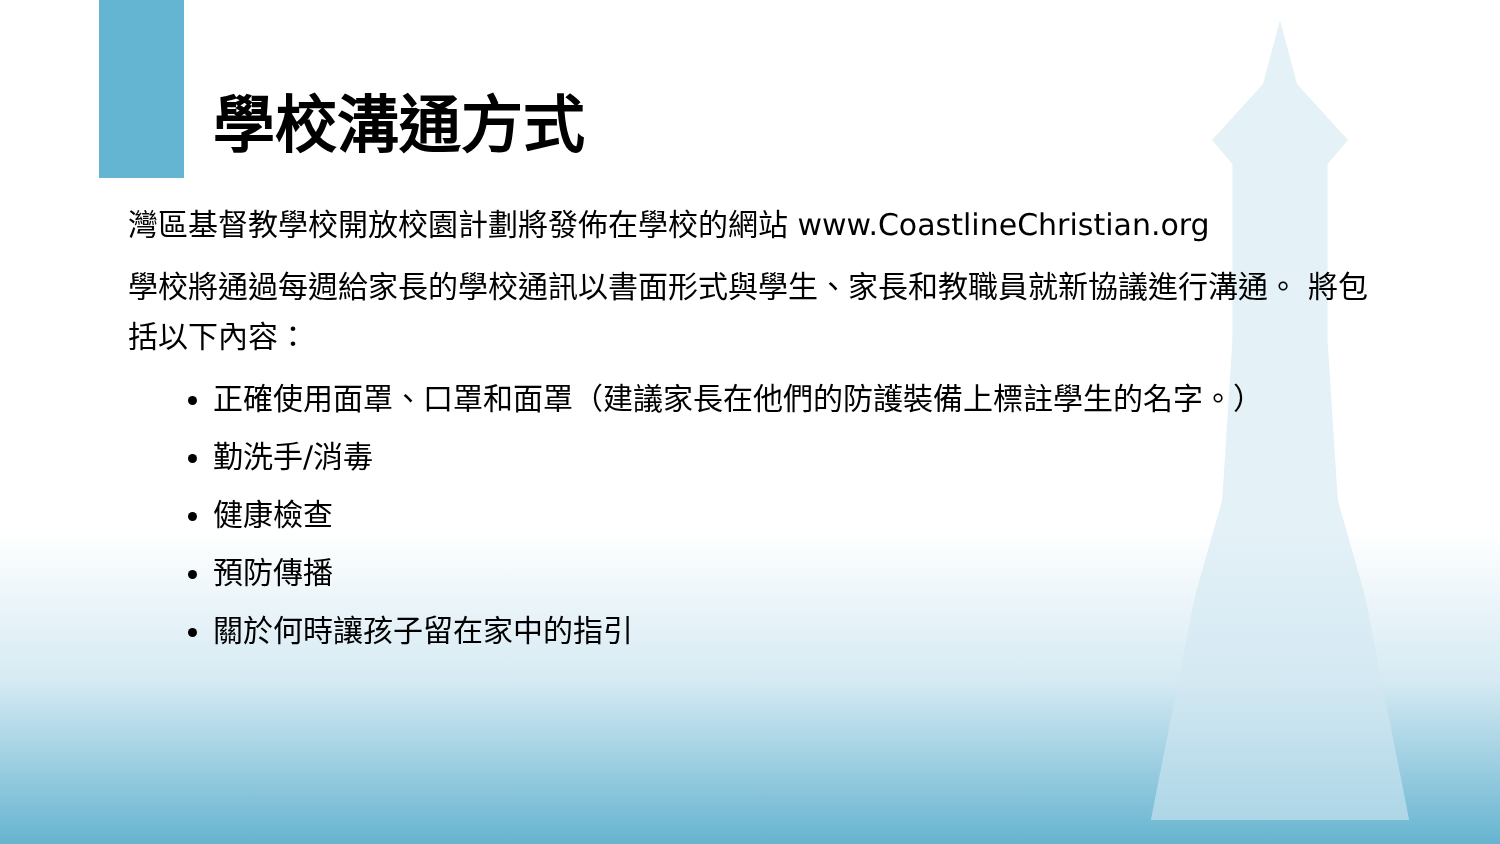學校溝通方式
灣區基督教學校開放校園計劃將發佈在學校的網站 www.CoastlineChristian.org
學校將通過每週給家長的學校通訊以書面形式與學生、家長和教職員就新協議進行溝通。 將包括以下內容：
正確使用面罩、口罩和面罩（建議家長在他們的防護裝備上標註學生的名字。）
勤洗手/消毒
健康檢查
預防傳播
關於何時讓孩子留在家中的指引